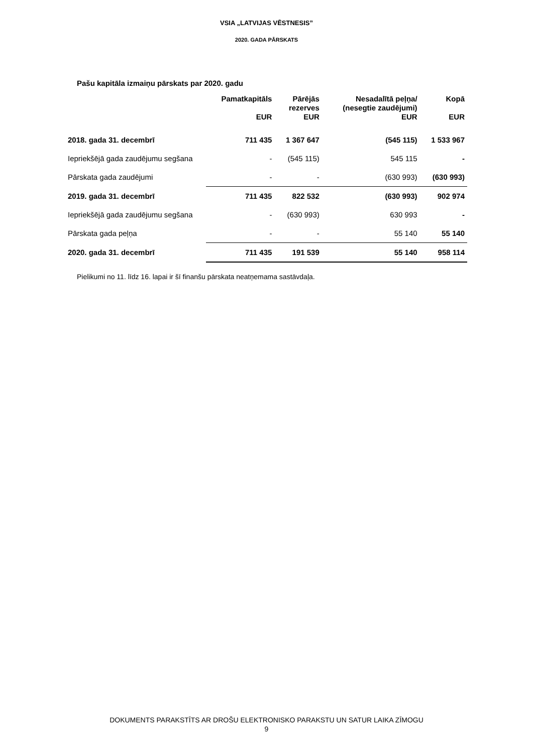VSIA „LATVIJAS VĒSTNESIS”
2020. GADA PĀRSKATS
Pašu kapitāla izmaiņu pārskats par 2020. gadu
| | Pamatkapitāls EUR | Pārējās rezerves EUR | Nesadalītā peļņa/ (nesegtie zaudējumi) EUR | Kopā EUR |
| --- | --- | --- | --- | --- |
| 2018. gada 31. decembrī | 711 435 | 1 367 647 | (545 115) | 1 533 967 |
| Iepriekšējā gada zaudējumu segšana | - | (545 115) | 545 115 | - |
| Pārskata gada zaudējumi | - | - | (630 993) | (630 993) |
| 2019. gada 31. decembrī | 711 435 | 822 532 | (630 993) | 902 974 |
| Iepriekšējā gada zaudējumu segšana | - | (630 993) | 630 993 | - |
| Pārskata gada peļņa | - | - | 55 140 | 55 140 |
| 2020. gada 31. decembrī | 711 435 | 191 539 | 55 140 | 958 114 |
Pielikumi no 11. līdz 16. lapai ir šī finanšu pārskata neatņemama sastāvdaļa.
DOKUMENTS PARAKSTĪTS AR DROŠU ELEKTRONISKO PARAKSTU UN SATUR LAIKA ZĪMOGU
9